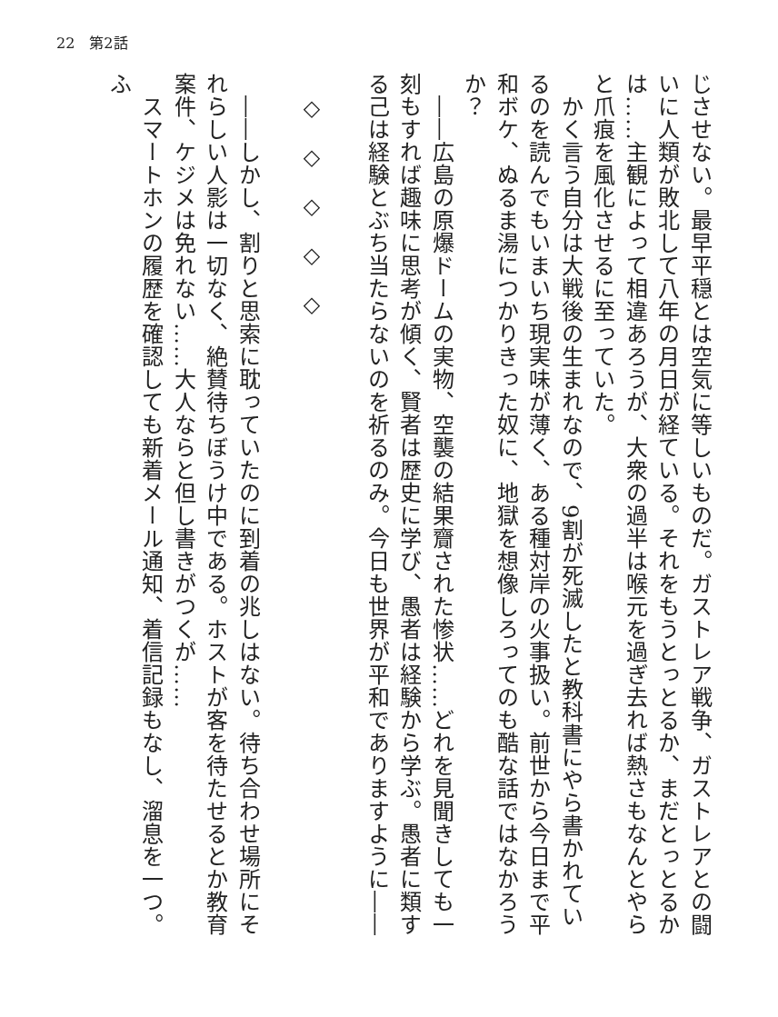22　第2話
じさせない。最早平穏とは空気に等しいものだ。ガストレア戦争、ガストレアとの闘いに人類が敗北して八年の月日が経ている。それをもうとっとるか、まだとっとるかは……主観によって相違あろうが、大衆の過半は喉元を過ぎ去れば熱さもなんとやらと爪痕を風化させるに至っていた。
　かく言う自分は大戦後の生まれなので、9割が死滅したと教科書にやら書かれているのを読んでもいまいち現実味が薄く、ある種対岸の火事扱い。前世から今日まで平和ボケ、ぬるま湯につかりきった奴に、地獄を想像しろってのも酷な話ではなかろうか？
　――広島の原爆ドームの実物、空襲の結果齎された惨状……どれを見聞きしても一刻もすれば趣味に思考が傾く、賢者は歴史に学び、愚者は経験から学ぶ。愚者に類する己は経験とぶち当たらないのを祈るのみ。今日も世界が平和でありますように――
　
　◇　◇　◇　◇　◇
　
　――しかし、割りと思索に耽っていたのに到着の兆しはない。待ち合わせ場所にそれらしい人影は一切なく、絶賛待ちぼうけ中である。ホストが客を待たせるとか教育案件、ケジメは免れない……大人ならと但し書きがつくが……
　スマートホンの履歴を確認しても新着メール通知、着信記録もなし、溜息を一つ。ふ